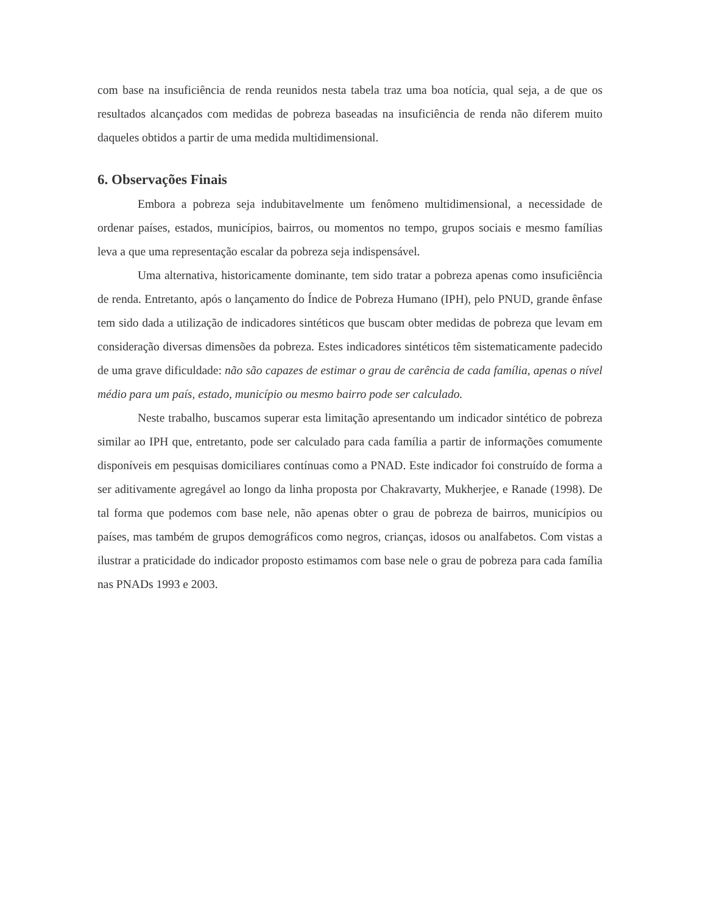com base na insuficiência de renda reunidos nesta tabela traz uma boa notícia, qual seja, a de que os resultados alcançados com medidas de pobreza baseadas na insuficiência de renda não diferem muito daqueles obtidos a partir de uma medida multidimensional.
6. Observações Finais
Embora a pobreza seja indubitavelmente um fenômeno multidimensional, a necessidade de ordenar países, estados, municípios, bairros, ou momentos no tempo, grupos sociais e mesmo famílias leva a que uma representação escalar da pobreza seja indispensável.
Uma alternativa, historicamente dominante, tem sido tratar a pobreza apenas como insuficiência de renda. Entretanto, após o lançamento do Índice de Pobreza Humano (IPH), pelo PNUD, grande ênfase tem sido dada a utilização de indicadores sintéticos que buscam obter medidas de pobreza que levam em consideração diversas dimensões da pobreza. Estes indicadores sintéticos têm sistematicamente padecido de uma grave dificuldade: não são capazes de estimar o grau de carência de cada família, apenas o nível médio para um país, estado, município ou mesmo bairro pode ser calculado.
Neste trabalho, buscamos superar esta limitação apresentando um indicador sintético de pobreza similar ao IPH que, entretanto, pode ser calculado para cada família a partir de informações comumente disponíveis em pesquisas domiciliares contínuas como a PNAD. Este indicador foi construído de forma a ser aditivamente agregável ao longo da linha proposta por Chakravarty, Mukherjee, e Ranade (1998). De tal forma que podemos com base nele, não apenas obter o grau de pobreza de bairros, municípios ou países, mas também de grupos demográficos como negros, crianças, idosos ou analfabetos. Com vistas a ilustrar a praticidade do indicador proposto estimamos com base nele o grau de pobreza para cada família nas PNADs 1993 e 2003.